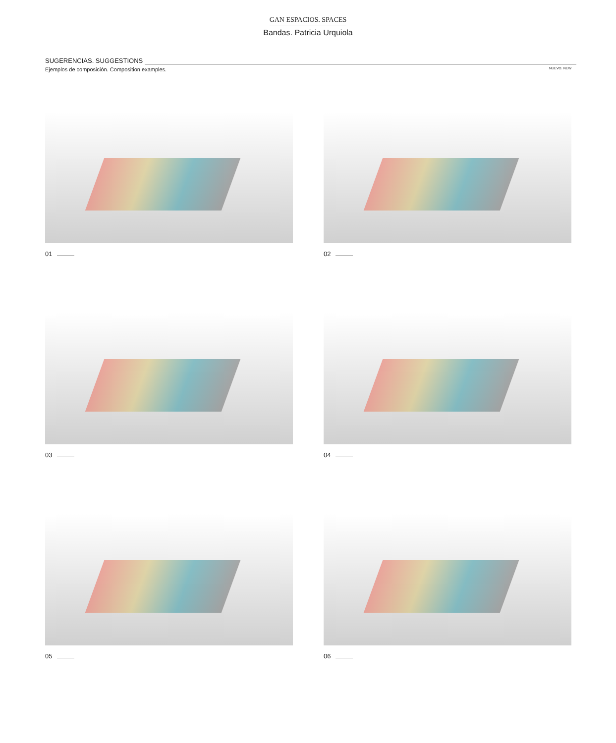GAN ESPACIOS. SPACES
Bandas. Patricia Urquiola
SUGERENCIAS. SUGGESTIONS
Ejemplos de composición. Composition examples.
NUEVO. NEW
01
02
03
04
05
06